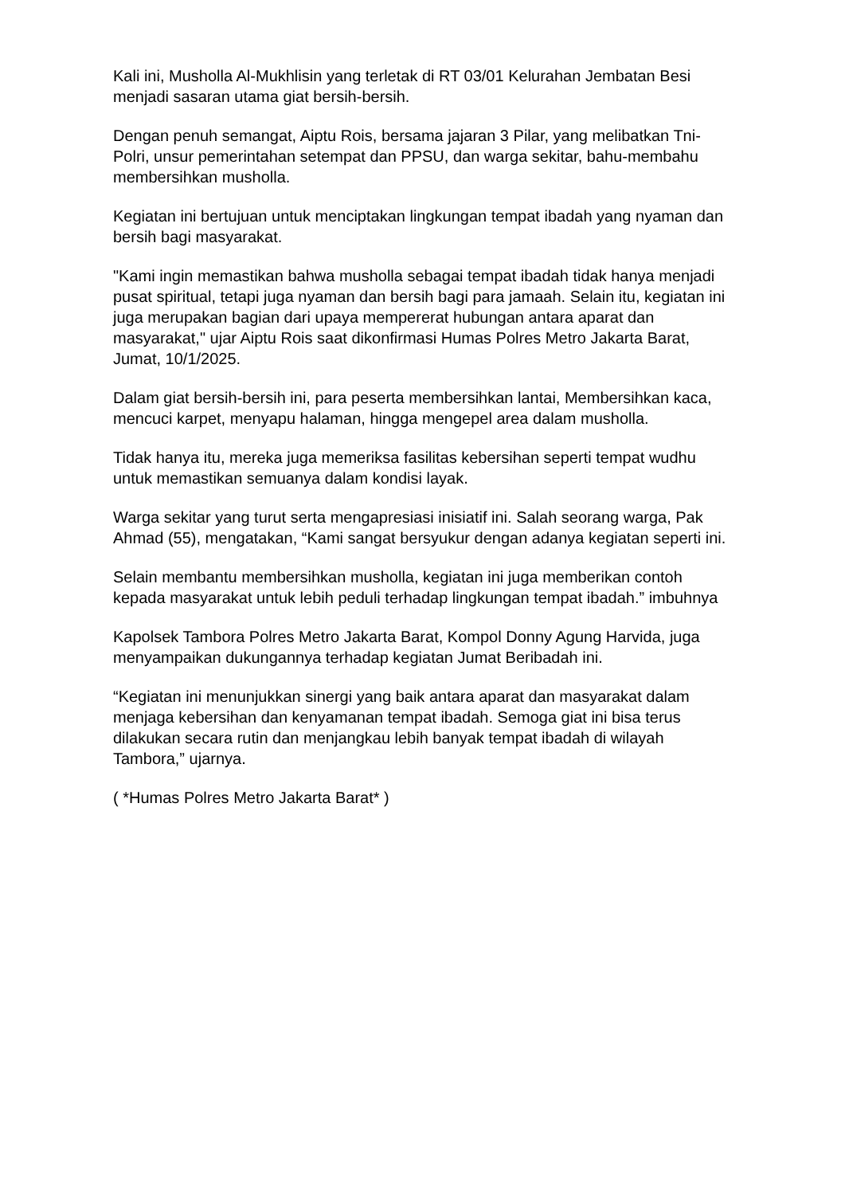Kali ini, Musholla Al-Mukhlisin yang terletak di RT 03/01 Kelurahan Jembatan Besi menjadi sasaran utama giat bersih-bersih.
Dengan penuh semangat, Aiptu Rois, bersama jajaran 3 Pilar, yang melibatkan Tni-Polri, unsur pemerintahan setempat dan PPSU, dan warga sekitar, bahu-membahu membersihkan musholla.
Kegiatan ini bertujuan untuk menciptakan lingkungan tempat ibadah yang nyaman dan bersih bagi masyarakat.
"Kami ingin memastikan bahwa musholla sebagai tempat ibadah tidak hanya menjadi pusat spiritual, tetapi juga nyaman dan bersih bagi para jamaah. Selain itu, kegiatan ini juga merupakan bagian dari upaya mempererat hubungan antara aparat dan masyarakat," ujar Aiptu Rois saat dikonfirmasi Humas Polres Metro Jakarta Barat, Jumat, 10/1/2025.
Dalam giat bersih-bersih ini, para peserta membersihkan lantai, Membersihkan kaca, mencuci karpet, menyapu halaman, hingga mengepel area dalam musholla.
Tidak hanya itu, mereka juga memeriksa fasilitas kebersihan seperti tempat wudhu untuk memastikan semuanya dalam kondisi layak.
Warga sekitar yang turut serta mengapresiasi inisiatif ini. Salah seorang warga, Pak Ahmad (55), mengatakan, “Kami sangat bersyukur dengan adanya kegiatan seperti ini.
Selain membantu membersihkan musholla, kegiatan ini juga memberikan contoh kepada masyarakat untuk lebih peduli terhadap lingkungan tempat ibadah.” imbuhnya
Kapolsek Tambora Polres Metro Jakarta Barat, Kompol Donny Agung Harvida, juga menyampaikan dukungannya terhadap kegiatan Jumat Beribadah ini.
“Kegiatan ini menunjukkan sinergi yang baik antara aparat dan masyarakat dalam menjaga kebersihan dan kenyamanan tempat ibadah. Semoga giat ini bisa terus dilakukan secara rutin dan menjangkau lebih banyak tempat ibadah di wilayah Tambora,” ujarnya.
( *Humas Polres Metro Jakarta Barat* )